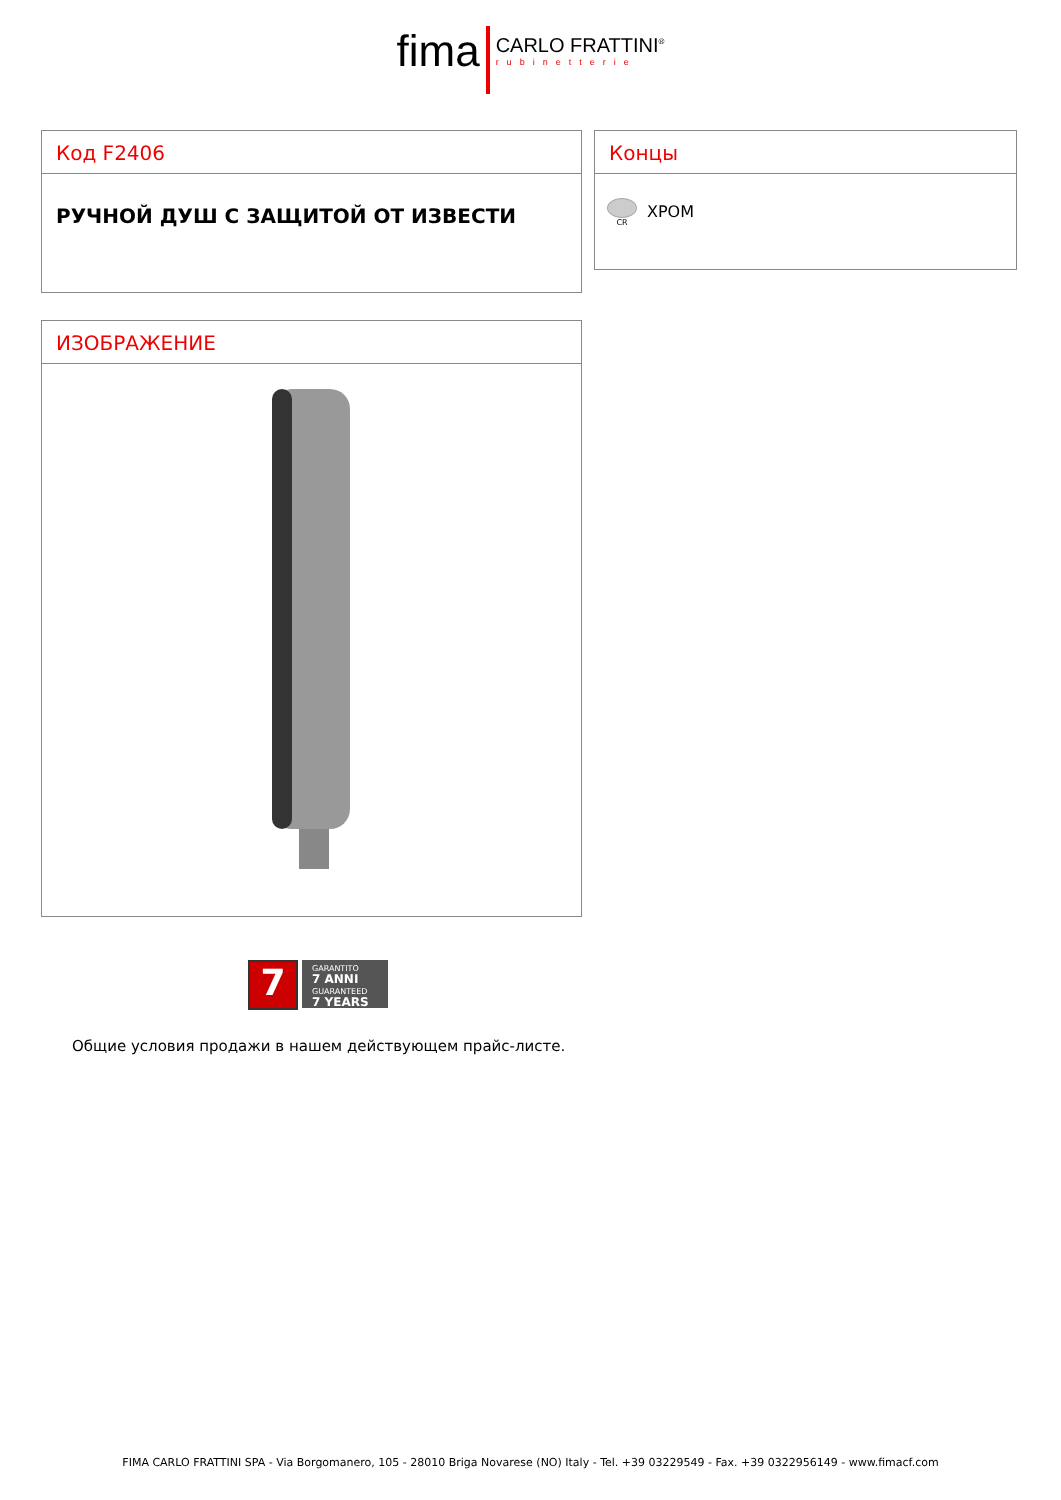fima CARLO FRATTINI<sup>®</sup> rubinetterie
Код F2406
РУЧНОЙ ДУШ С ЗАЩИТОЙ ОТ ИЗВЕСТИ
Концы
CR
ХРОМ
ИЗОБРАЖЕНИЕ
7
GARANTITO
7 ANNI
GUARANTEED
7 YEARS
Общие условия продажи в нашем действующем прайс-листе.
FIMA CARLO FRATTINI SPA - Via Borgomanero, 105 - 28010 Briga Novarese (NO) Italy - Tel. +39 03229549 - Fax. +39 0322956149 - www.fimacf.com